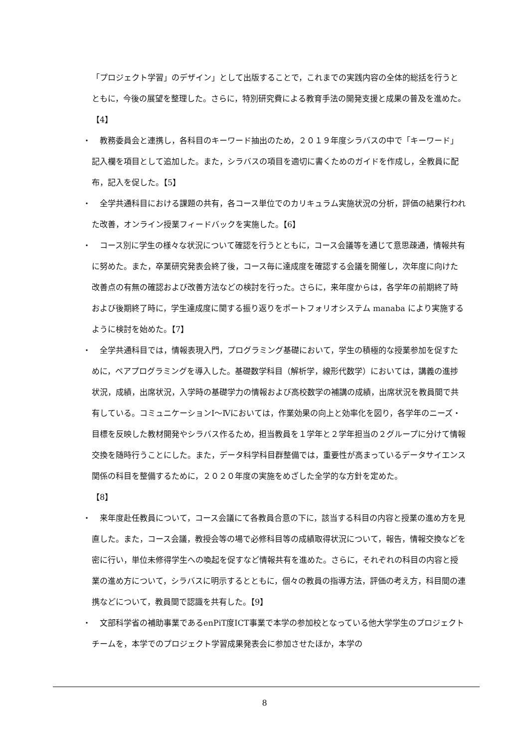「プロジェクト学習」のデザイン」として出版することで，これまでの実践内容の全体的総括を行うとともに，今後の展望を整理した。さらに，特別研究費による教育手法の開発支援と成果の普及を進めた。【4】
・ 　教務委員会と連携し，各科目のキーワード抽出のため，２０１９年度シラバスの中で「キーワード」記入欄を項目として追加した。また，シラバスの項目を適切に書くためのガイドを作成し，全教員に配布，記入を促した。【5】
・ 　全学共通科目における課題の共有，各コース単位でのカリキュラム実施状況の分析，評価の結果行われた改善，オンライン授業フィードバックを実施した。【6】
・ 　コース別に学生の様々な状況について確認を行うとともに，コース会議等を通じて意思疎通，情報共有に努めた。また，卒業研究発表会終了後，コース毎に達成度を確認する会議を開催し，次年度に向けた改善点の有無の確認および改善方法などの検討を行った。さらに，来年度からは，各学年の前期終了時および後期終了時に，学生達成度に関する振り返りをポートフォリオシステム manaba により実施するように検討を始めた。【7】
・ 　全学共通科目では，情報表現入門，プログラミング基礎において，学生の積極的な授業参加を促すために，ペアプログラミングを導入した。基礎数学科目（解析学，線形代数学）においては，講義の進捗状況，成績，出席状況，入学時の基礎学力の情報および高校数学の補講の成績，出席状況を教員間で共有している。コミュニケーションⅠ～Ⅳにおいては，作業効果の向上と効率化を図り，各学年のニーズ・目標を反映した教材開発やシラバス作るため，担当教員を１学年と２学年担当の２グループに分けて情報交換を随時行うことにした。また，データ科学科目群整備では，重要性が高まっているデータサイエンス関係の科目を整備するために，２０２０年度の実施をめざした全学的な方針を定めた。
【8】
・ 　来年度赴任教員について，コース会議にて各教員合意の下に，該当する科目の内容と授業の進め方を見直した。また，コース会議，教授会等の場で必修科目等の成績取得状況について，報告，情報交換などを密に行い，単位未修得学生への喚起を促すなど情報共有を進めた。さらに，それぞれの科目の内容と授業の進め方について，シラバスに明示するとともに，個々の教員の指導方法，評価の考え方，科目間の連携などについて，教員間で認識を共有した。【9】
・ 　文部科学省の補助事業であるenPiT度ICT事業で本学の参加校となっている他大学学生のプロジェクトチームを，本学でのプロジェクト学習成果発表会に参加させたほか，本学の
8